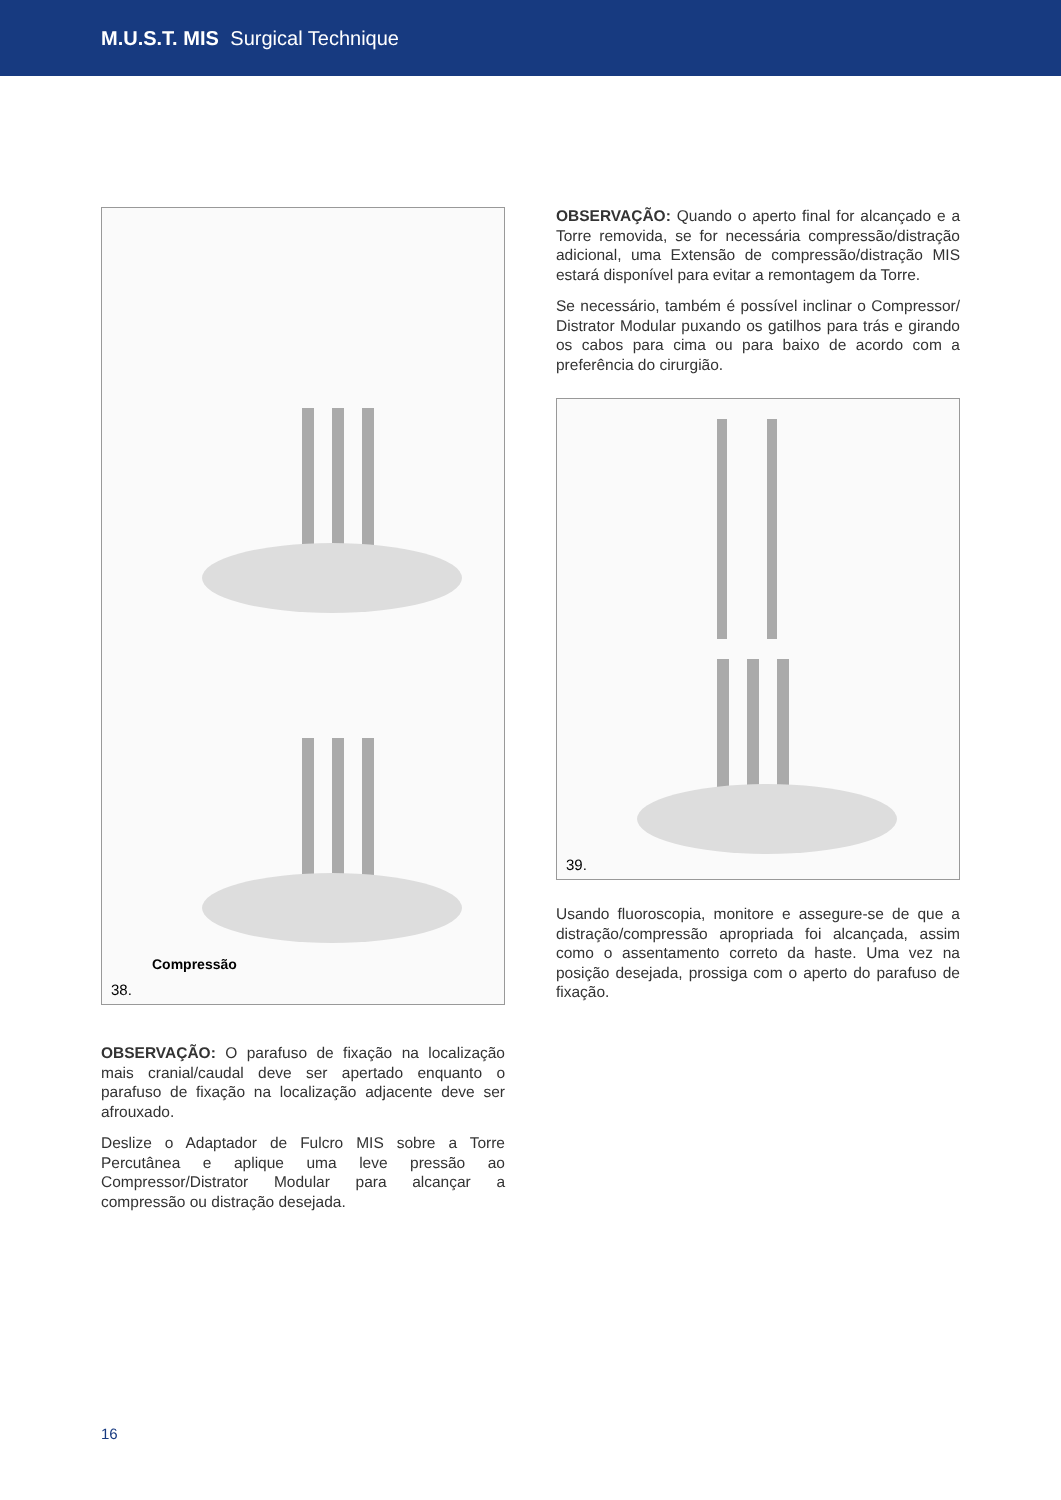M.U.S.T. MIS Surgical Technique
Compressão
38.
OBSERVAÇÃO: O parafuso de fixação na localização mais cranial/caudal deve ser apertado enquanto o parafuso de fixação na localização adjacente deve ser afrouxado.
Deslize o Adaptador de Fulcro MIS sobre a Torre Percutânea e aplique uma leve pressão ao Compressor/Distrator Modular para alcançar a compressão ou distração desejada.
OBSERVAÇÃO: Quando o aperto final for alcançado e a Torre removida, se for necessária compressão/distração adicional, uma Extensão de compressão/distração MIS estará disponível para evitar a remontagem da Torre.
Se necessário, também é possível inclinar o Compressor/ Distrator Modular puxando os gatilhos para trás e girando os cabos para cima ou para baixo de acordo com a preferência do cirurgião.
39.
Usando fluoroscopia, monitore e assegure-se de que a distração/compressão apropriada foi alcançada, assim como o assentamento correto da haste. Uma vez na posição desejada, prossiga com o aperto do parafuso de fixação.
16